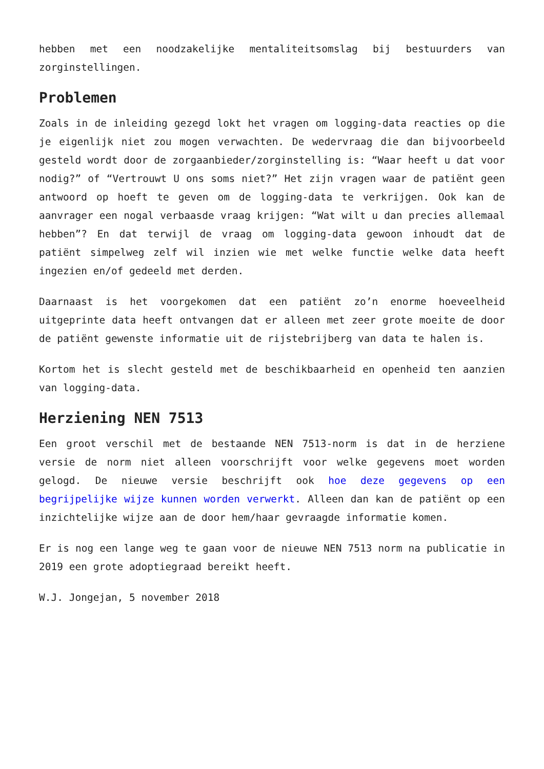hebben met een noodzakelijke mentaliteitsomslag bij bestuurders van zorginstellingen.
Problemen
Zoals in de inleiding gezegd lokt het vragen om logging-data reacties op die je eigenlijk niet zou mogen verwachten. De wedervraag die dan bijvoorbeeld gesteld wordt door de zorgaanbieder/zorginstelling is: “Waar heeft u dat voor nodig?” of “Vertrouwt U ons soms niet?” Het zijn vragen waar de patiënt geen antwoord op hoeft te geven om de logging-data te verkrijgen. Ook kan de aanvrager een nogal verbaasde vraag krijgen: “Wat wilt u dan precies allemaal hebben”? En dat terwijl de vraag om logging-data gewoon inhoudt dat de patiënt simpelweg zelf wil inzien wie met welke functie welke data heeft ingezien en/of gedeeld met derden.
Daarnaast is het voorgekomen dat een patiënt zo’n enorme hoeveelheid uitgeprinte data heeft ontvangen dat er alleen met zeer grote moeite de door de patiënt gewenste informatie uit de rijstebrijberg van data te halen is.
Kortom het is slecht gesteld met de beschikbaarheid en openheid ten aanzien van logging-data.
Herziening NEN 7513
Een groot verschil met de bestaande NEN 7513-norm is dat in de herziene versie de norm niet alleen voorschrijft voor welke gegevens moet worden gelogd. De nieuwe versie beschrijft ook hoe deze gegevens op een begrijpelijke wijze kunnen worden verwerkt. Alleen dan kan de patiënt op een inzichtelijke wijze aan de door hem/haar gevraagde informatie komen.
Er is nog een lange weg te gaan voor de nieuwe NEN 7513 norm na publicatie in 2019 een grote adoptiegraad bereikt heeft.
W.J. Jongejan, 5 november 2018